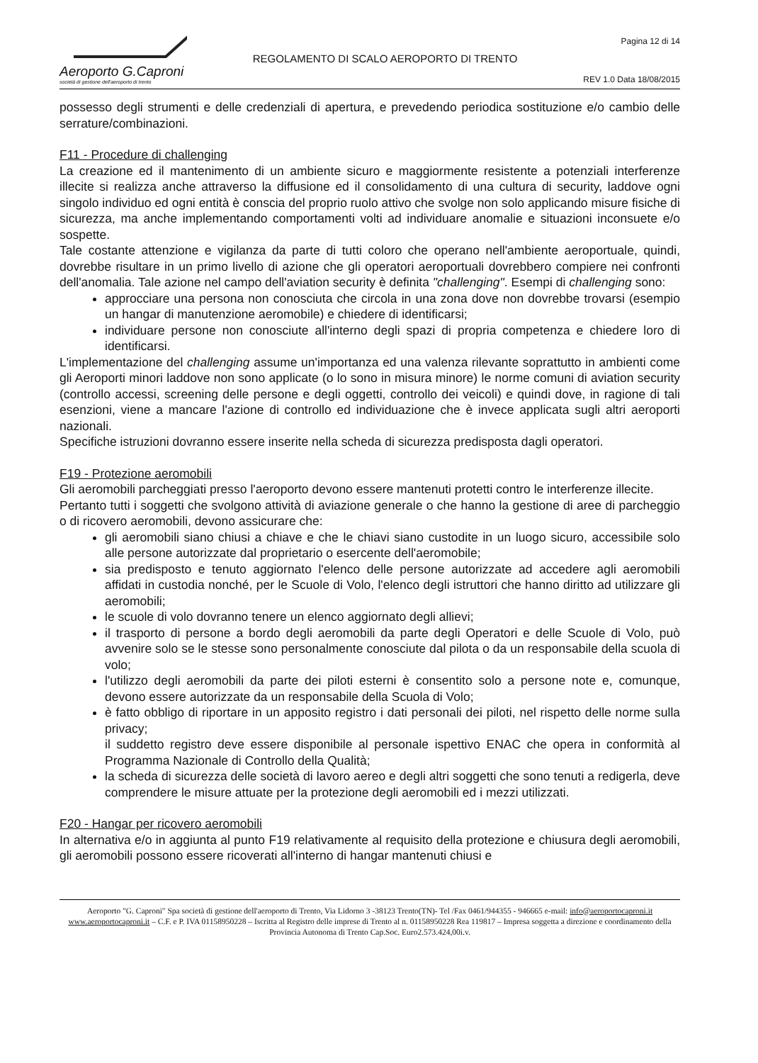Aeroporto G.Caproni
società di gestione dell'aeroporto di trento
REGOLAMENTO DI SCALO AEROPORTO DI TRENTO
Pagina 12 di 14
REV 1.0 Data 18/08/2015
possesso degli strumenti e delle credenziali di apertura, e prevedendo periodica sostituzione e/o cambio delle serrature/combinazioni.
F11 - Procedure di challenging
La creazione ed il mantenimento di un ambiente sicuro e maggiormente resistente a potenziali interferenze illecite si realizza anche attraverso la diffusione ed il consolidamento di una cultura di security, laddove ogni singolo individuo ed ogni entità è conscia del proprio ruolo attivo che svolge non solo applicando misure fisiche di sicurezza, ma anche implementando comportamenti volti ad individuare anomalie e situazioni inconsuete e/o sospette.
Tale costante attenzione e vigilanza da parte di tutti coloro che operano nell'ambiente aeroportuale, quindi, dovrebbe risultare in un primo livello di azione che gli operatori aeroportuali dovrebbero compiere nei confronti dell'anomalia. Tale azione nel campo dell'aviation security è definita "challenging". Esempi di challenging sono:
approcciare una persona non conosciuta che circola in una zona dove non dovrebbe trovarsi (esempio un hangar di manutenzione aeromobile) e chiedere di identificarsi;
individuare persone non conosciute all'interno degli spazi di propria competenza e chiedere loro di identificarsi.
L'implementazione del challenging assume un'importanza ed una valenza rilevante soprattutto in ambienti come gli Aeroporti minori laddove non sono applicate (o lo sono in misura minore) le norme comuni di aviation security (controllo accessi, screening delle persone e degli oggetti, controllo dei veicoli) e quindi dove, in ragione di tali esenzioni, viene a mancare l'azione di controllo ed individuazione che è invece applicata sugli altri aeroporti nazionali.
Specifiche istruzioni dovranno essere inserite nella scheda di sicurezza predisposta dagli operatori.
F19 - Protezione aeromobili
Gli aeromobili parcheggiati presso l'aeroporto devono essere mantenuti protetti contro le interferenze illecite.
Pertanto tutti i soggetti che svolgono attività di aviazione generale o che hanno la gestione di aree di parcheggio o di ricovero aeromobili, devono assicurare che:
gli aeromobili siano chiusi a chiave e che le chiavi siano custodite in un luogo sicuro, accessibile solo alle persone autorizzate dal proprietario o esercente dell'aeromobile;
sia predisposto e tenuto aggiornato l'elenco delle persone autorizzate ad accedere agli aeromobili affidati in custodia nonché, per le Scuole di Volo, l'elenco degli istruttori che hanno diritto ad utilizzare gli aeromobili;
le scuole di volo dovranno tenere un elenco aggiornato degli allievi;
il trasporto di persone a bordo degli aeromobili da parte degli Operatori e delle Scuole di Volo, può avvenire solo se le stesse sono personalmente conosciute dal pilota o da un responsabile della scuola di volo;
l'utilizzo degli aeromobili da parte dei piloti esterni è consentito solo a persone note e, comunque, devono essere autorizzate da un responsabile della Scuola di Volo;
è fatto obbligo di riportare in un apposito registro i dati personali dei piloti, nel rispetto delle norme sulla privacy;
il suddetto registro deve essere disponibile al personale ispettivo ENAC che opera in conformità al Programma Nazionale di Controllo della Qualità;
la scheda di sicurezza delle società di lavoro aereo e degli altri soggetti che sono tenuti a redigerla, deve comprendere le misure attuate per la protezione degli aeromobili ed i mezzi utilizzati.
F20 - Hangar per ricovero aeromobili
In alternativa e/o in aggiunta al punto F19 relativamente al requisito della protezione e chiusura degli aeromobili, gli aeromobili possono essere ricoverati all'interno di hangar mantenuti chiusi e
Aeroporto "G. Caproni" Spa società di gestione dell'aeroporto di Trento, Via Lidorno 3 -38123 Trento(TN)- Tel /Fax 0461/944355 - 946665 e-mail: info@aeroportocaproni.it www.aeroportocaproni.it – C.F. e P. IVA 01158950228 – Iscritta al Registro delle imprese di Trento al n. 01158950228 Rea 119817 – Impresa soggetta a direzione e coordinamento della Provincia Autonoma di Trento Cap.Soc. Euro2.573.424,00i.v.